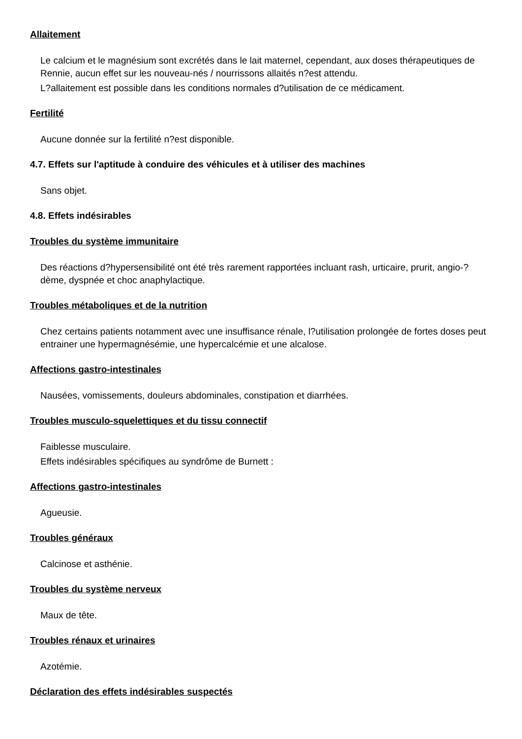Allaitement
Le calcium et le magnésium sont excrétés dans le lait maternel, cependant, aux doses thérapeutiques de Rennie, aucun effet sur les nouveau-nés / nourrissons allaités n?est attendu.
L?allaitement est possible dans les conditions normales d?utilisation de ce médicament.
Fertilité
Aucune donnée sur la fertilité n?est disponible.
4.7. Effets sur l'aptitude à conduire des véhicules et à utiliser des machines
Sans objet.
4.8. Effets indésirables
Troubles du système immunitaire
Des réactions d?hypersensibilité ont été très rarement rapportées incluant rash, urticaire, prurit, angio-?dème, dyspnée et choc anaphylactique.
Troubles métaboliques et de la nutrition
Chez certains patients notamment avec une insuffisance rénale, l?utilisation prolongée de fortes doses peut entrainer une hypermagnésémie, une hypercalcémie et une alcalose.
Affections gastro-intestinales
Nausées, vomissements, douleurs abdominales, constipation et diarrhées.
Troubles musculo-squelettiques et du tissu connectif
Faiblesse musculaire.
Effets indésirables spécifiques au syndrôme de Burnett :
Affections gastro-intestinales
Agueusie.
Troubles généraux
Calcinose et asthénie.
Troubles du système nerveux
Maux de tête.
Troubles rénaux et urinaires
Azotémie.
Déclaration des effets indésirables suspectés